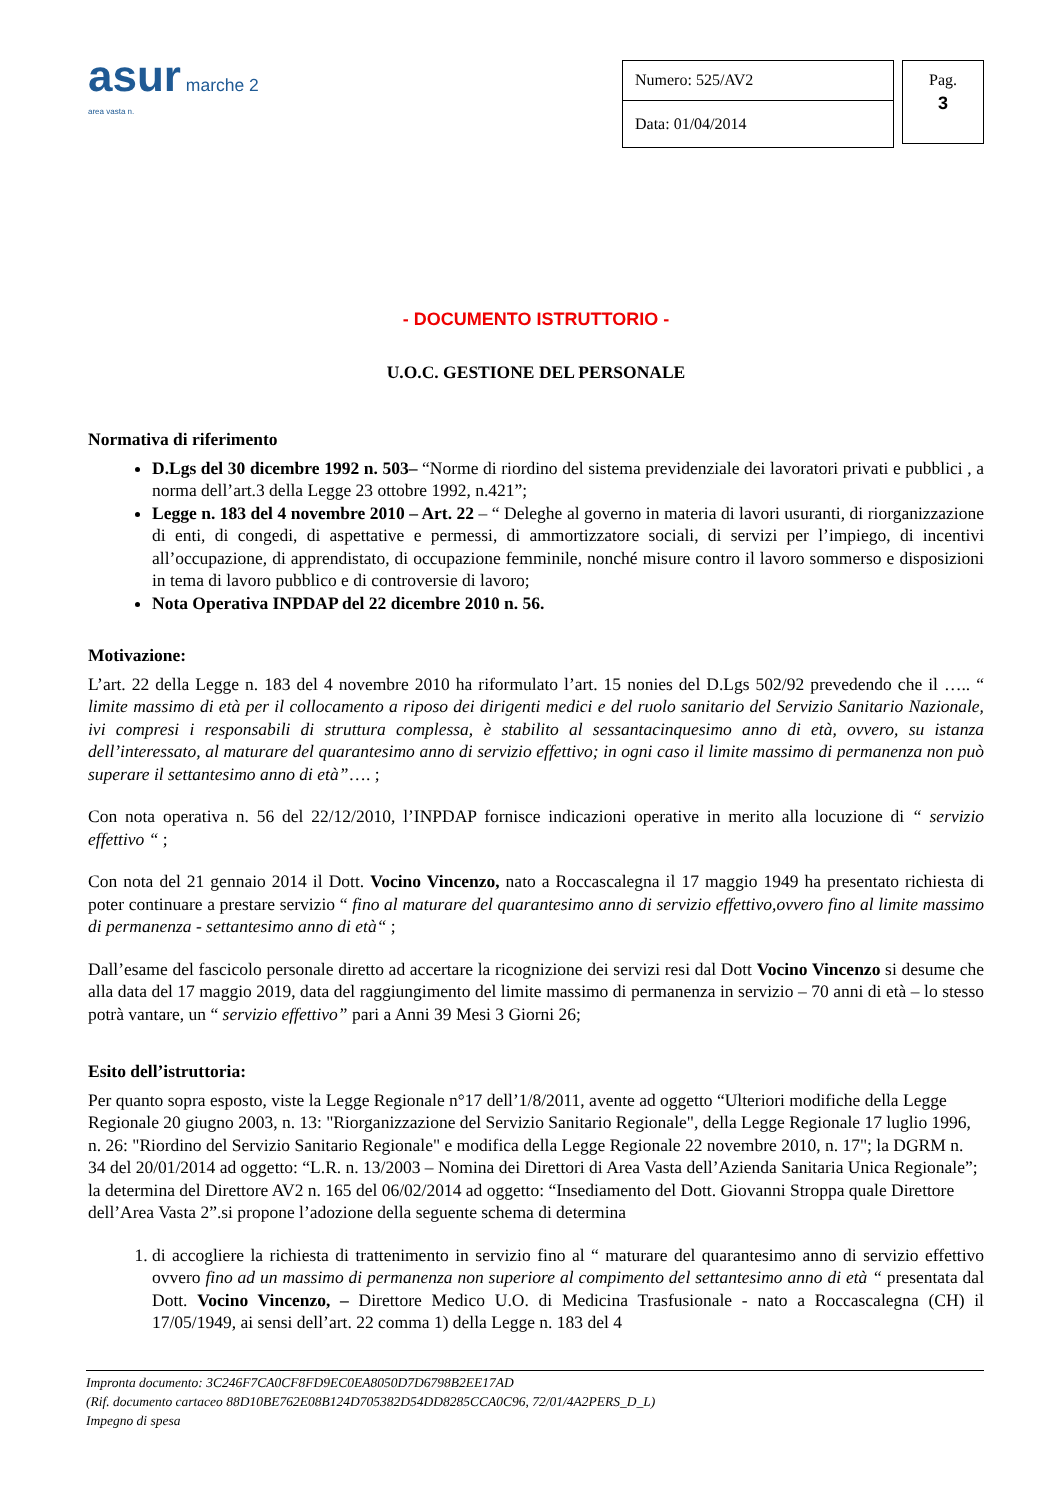asur marche 2
area vasta n.
| Numero: 525/AV2 |
| Data: 01/04/2014 |
Pag.
3
- DOCUMENTO ISTRUTTORIO -
U.O.C. GESTIONE DEL PERSONALE
Normativa di riferimento
D.Lgs del 30 dicembre 1992 n. 503– “Norme di riordino del sistema previdenziale dei lavoratori privati e pubblici , a norma dell’art.3 della Legge 23 ottobre 1992, n.421”;
Legge n. 183 del 4 novembre 2010 – Art. 22 – “ Deleghe al governo in materia di lavori usuranti, di riorganizzazione di enti, di congedi, di aspettative e permessi, di ammortizzatore sociali, di servizi per l’impiego, di incentivi all’occupazione, di apprendistato, di occupazione femminile, nonché misure contro il lavoro sommerso e disposizioni in tema di lavoro pubblico e di controversie di lavoro;
Nota Operativa INPDAP del 22 dicembre 2010 n. 56.
Motivazione:
L’art. 22 della Legge n. 183 del 4 novembre 2010 ha riformulato l’art. 15 nonies del D.Lgs 502/92 prevedendo che il ….. “ limite massimo di età per il collocamento a riposo dei dirigenti medici e del ruolo sanitario del Servizio Sanitario Nazionale, ivi compresi i responsabili di struttura complessa, è stabilito al sessantacinquesimo anno di età, ovvero, su istanza dell’interessato, al maturare del quarantesimo anno di servizio effettivo; in ogni caso il limite massimo di permanenza non può superare il settantesimo anno di età”…. ;
Con nota operativa n. 56 del 22/12/2010, l’INPDAP fornisce indicazioni operative in merito alla locuzione di “ servizio effettivo “ ;
Con nota del 21 gennaio 2014 il Dott. Vocino Vincenzo, nato a Roccascalegna il 17 maggio 1949 ha presentato richiesta di poter continuare a prestare servizio “ fino al maturare del quarantesimo anno di servizio effettivo,ovvero fino al limite massimo di permanenza - settantesimo anno di età“ ;
Dall’esame del fascicolo personale diretto ad accertare la ricognizione dei servizi resi dal Dott Vocino Vincenzo si desume che alla data del 17 maggio 2019, data del raggiungimento del limite massimo di permanenza in servizio – 70 anni di età – lo stesso potrà vantare, un “ servizio effettivo” pari a Anni 39 Mesi 3 Giorni 26;
Esito dell’istruttoria:
Per quanto sopra esposto, viste la Legge Regionale n°17 dell’1/8/2011, avente ad oggetto “Ulteriori modifiche della Legge Regionale 20 giugno 2003, n. 13: "Riorganizzazione del Servizio Sanitario Regionale", della Legge Regionale 17 luglio 1996, n. 26: "Riordino del Servizio Sanitario Regionale" e modifica della Legge Regionale 22 novembre 2010, n. 17"; la DGRM n. 34 del 20/01/2014 ad oggetto: “L.R. n. 13/2003 – Nomina dei Direttori di Area Vasta dell’Azienda Sanitaria Unica Regionale”; la determina del Direttore AV2 n. 165 del 06/02/2014 ad oggetto: “Insediamento del Dott. Giovanni Stroppa quale Direttore dell’Area Vasta 2”.si propone l’adozione della seguente schema di determina
1. di accogliere la richiesta di trattenimento in servizio fino al “ maturare del quarantesimo anno di servizio effettivo ovvero fino ad un massimo di permanenza non superiore al compimento del settantesimo anno di età “ presentata dal Dott. Vocino Vincenzo, – Direttore Medico U.O. di Medicina Trasfusionale - nato a Roccascalegna (CH) il 17/05/1949, ai sensi dell’art. 22 comma 1) della Legge n. 183 del 4
Impronta documento: 3C246F7CA0CF8FD9EC0EA8050D7D6798B2EE17AD
(Rif. documento cartaceo 88D10BE762E08B124D705382D54DD8285CCA0C96, 72/01/4A2PERS_D_L)
Impegno di spesa